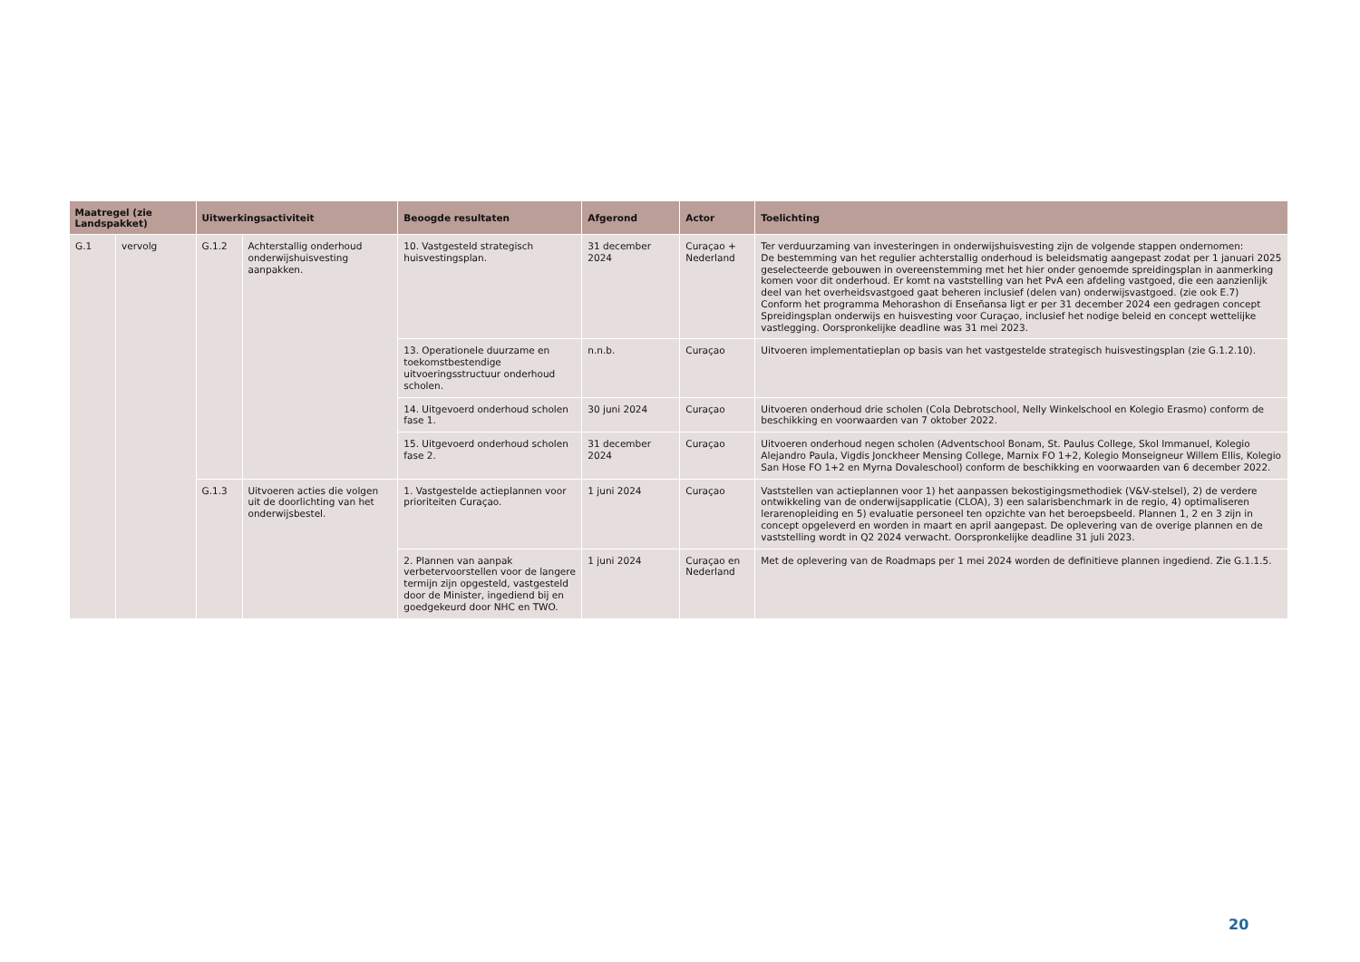| Maatregel (zie Landspakket) | | Uitwerkingsactiviteit | | Beoogde resultaten | Afgerond | Actor | Toelichting |
| --- | --- | --- | --- | --- | --- | --- | --- |
| G.1 | vervolg | G.1.2 | Achterstallig onderhoud onderwijshuisvesting aanpakken. | 10. Vastgesteld strategisch huisvestingsplan. | 31 december 2024 | Curaçao + Nederland | Ter verduurzaming van investeringen in onderwijshuisvesting zijn de volgende stappen ondernomen: De bestemming van het regulier achterstallig onderhoud is beleidsmatig aangepast zodat per 1 januari 2025 geselecteerde gebouwen in overeenstemming met het hier onder genoemde spreidingsplan in aanmerking komen voor dit onderhoud. Er komt na vaststelling van het PvA een afdeling vastgoed, die een aanzienlijk deel van het overheidsvastgoed gaat beheren inclusief (delen van) onderwijsvastgoed. (zie ook E.7) Conform het programma Mehorashon di Enseñansa ligt er per 31 december 2024 een gedragen concept Spreidingsplan onderwijs en huisvesting voor Curaçao, inclusief het nodige beleid en concept wettelijke vastlegging. Oorspronkelijke deadline was 31 mei 2023. |
| | | | | 13. Operationele duurzame en toekomstbestendige uitvoeringsstructuur onderhoud scholen. | n.n.b. | Curaçao | Uitvoeren implementatieplan op basis van het vastgestelde strategisch huisvestingsplan (zie G.1.2.10). |
| | | | | 14. Uitgevoerd onderhoud scholen fase 1. | 30 juni 2024 | Curaçao | Uitvoeren onderhoud drie scholen (Cola Debrotschool, Nelly Winkelschool en Kolegio Erasmo) conform de beschikking en voorwaarden van 7 oktober 2022. |
| | | | | 15. Uitgevoerd onderhoud scholen fase 2. | 31 december 2024 | Curaçao | Uitvoeren onderhoud negen scholen (Adventschool Bonam, St. Paulus College, Skol Immanuel, Kolegio Alejandro Paula, Vigdis Jonckheer Mensing College, Marnix FO 1+2, Kolegio Monseigneur Willem Ellis, Kolegio San Hose FO 1+2 en Myrna Dovaleschool) conform de beschikking en voorwaarden van 6 december 2022. |
| | | G.1.3 | Uitvoeren acties die volgen uit de doorlichting van het onderwijsbestel. | 1. Vastgestelde actieplannen voor prioriteiten Curaçao. | 1 juni 2024 | Curaçao | Vaststellen van actieplannen voor 1) het aanpassen bekostigingsmethodiek (V&V-stelsel), 2) de verdere ontwikkeling van de onderwijsapplicatie (CLOA), 3) een salarisbenchmark in de regio, 4) optimaliseren lerarenopleiding en 5) evaluatie personeel ten opzichte van het beroepsbeeld. Plannen 1, 2 en 3 zijn in concept opgeleverd en worden in maart en april aangepast. De oplevering van de overige plannen en de vaststelling wordt in Q2 2024 verwacht. Oorspronkelijke deadline 31 juli 2023. |
| | | | | 2. Plannen van aanpak verbetervoorstellen voor de langere termijn zijn opgesteld, vastgesteld door de Minister, ingediend bij en goedgekeurd door NHC en TWO. | 1 juni 2024 | Curaçao en Nederland | Met de oplevering van de Roadmaps per 1 mei 2024 worden de definitieve plannen ingediend. Zie G.1.1.5. |
20